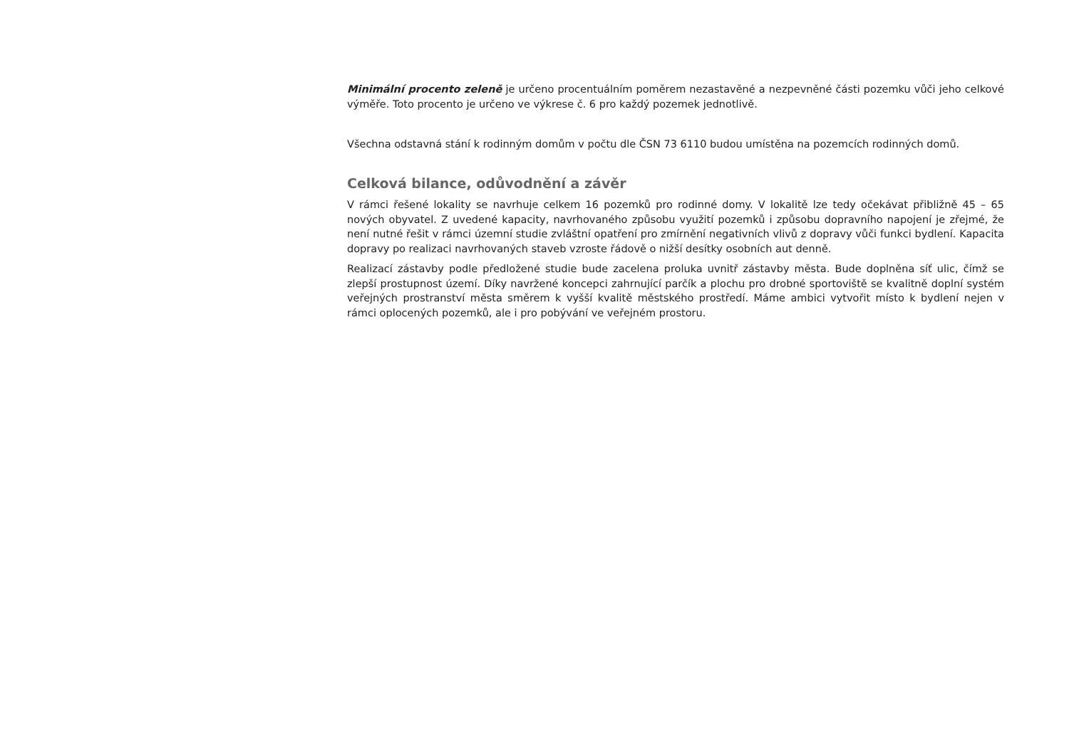Minimální procento zeleně je určeno procentuálním poměrem nezastavěné a nezpevněné části pozemku vůči jeho celkové výměře. Toto procento je určeno ve výkrese č. 6 pro každý pozemek jednotlivě.
Všechna odstavná stání k rodinným domům v počtu dle ČSN 73 6110 budou umístěna na pozemcích rodinných domů.
Celková bilance, odůvodnění a závěr
V rámci řešené lokality se navrhuje celkem 16 pozemků pro rodinné domy. V lokalitě lze tedy očekávat přibližně 45 – 65 nových obyvatel. Z uvedené kapacity, navrhovaného způsobu využití pozemků i způsobu dopravního napojení je zřejmé, že není nutné řešit v rámci územní studie zvláštní opatření pro zmírnění negativních vlivů z dopravy vůči funkci bydlení. Kapacita dopravy po realizaci navrhovaných staveb vzroste řádově o nižší desítky osobních aut denně.
Realizací zástavby podle předložené studie bude zacelena proluka uvnitř zástavby města. Bude doplněna síť ulic, čímž se zlepší prostupnost území. Díky navržené koncepci zahrnující parčík a plochu pro drobné sportoviště se kvalitně doplní systém veřejných prostranství města směrem k vyšší kvalitě městského prostředí. Máme ambici vytvořit místo k bydlení nejen v rámci oplocených pozemků, ale i pro pobývání ve veřejném prostoru.